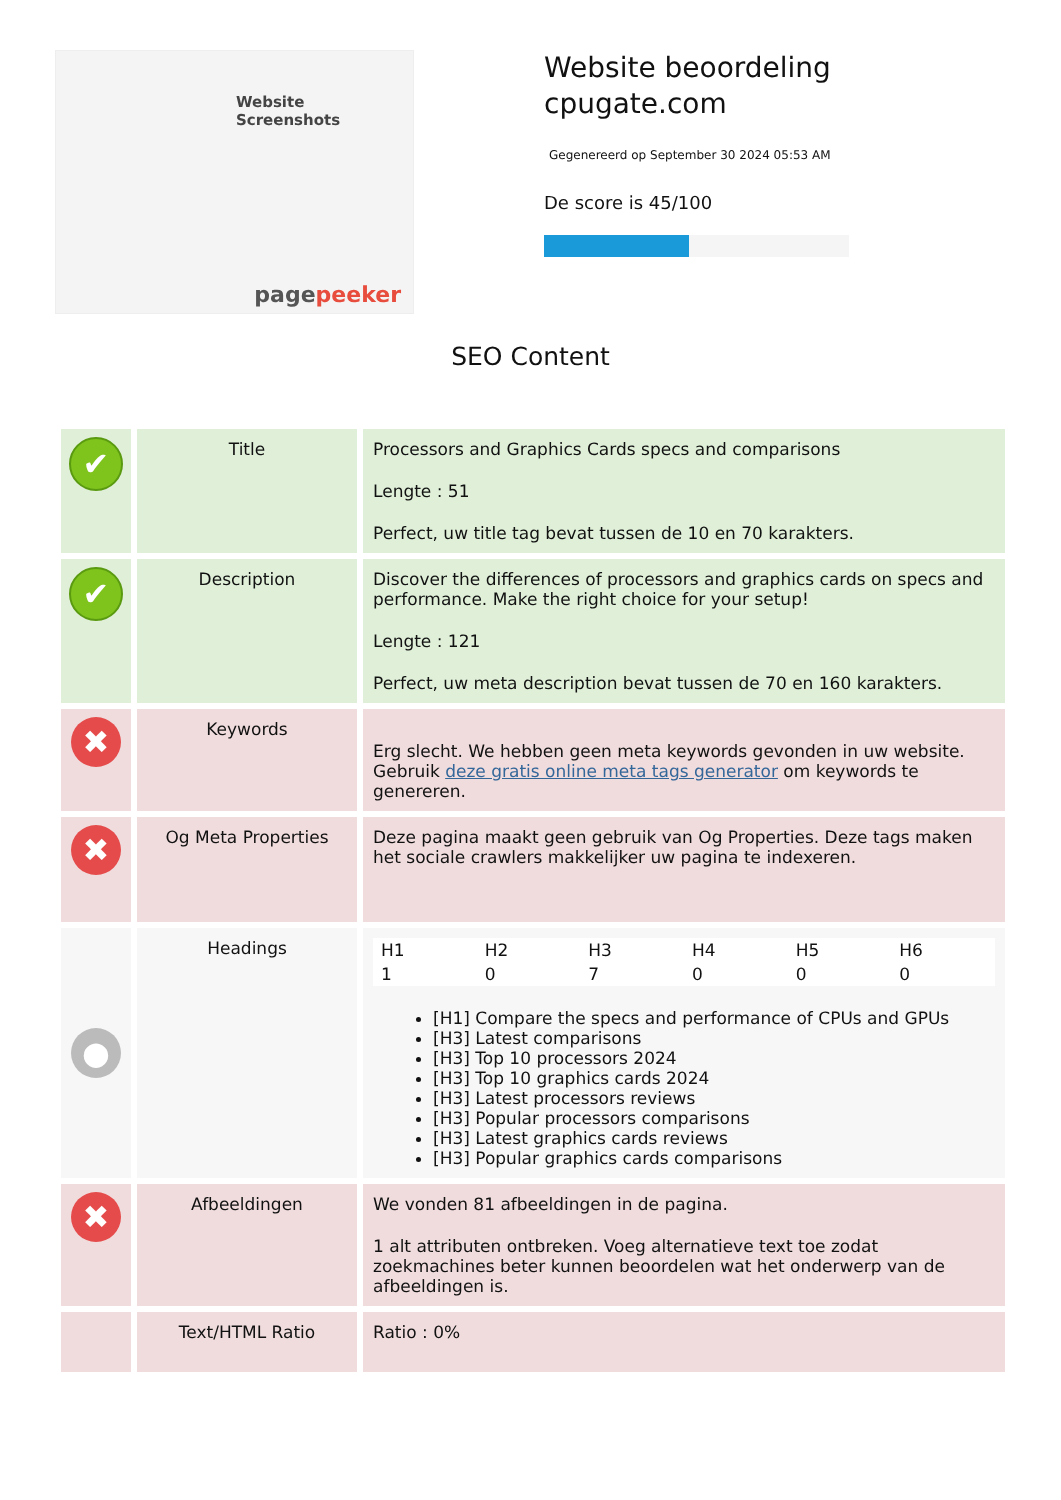Website Screenshots
pagepeeker
Website beoordeling
cpugate.com
Gegenereerd op September 30 2024 05:53 AM
De score is 45/100
SEO Content
| ✔ | Title | Processors and Graphics Cards specs and comparisons Lengte : 51 Perfect, uw title tag bevat tussen de 10 en 70 karakters. |
| ✔ | Description | Discover the differences of processors and graphics cards on specs and performance. Make the right choice for your setup! Lengte : 121 Perfect, uw meta description bevat tussen de 70 en 160 karakters. |
| ✖ | Keywords | Erg slecht. We hebben geen meta keywords gevonden in uw website. Gebruik deze gratis online meta tags generator om keywords te genereren. |
| ✖ | Og Meta Properties | Deze pagina maakt geen gebruik van Og Properties. Deze tags maken het sociale crawlers makkelijker uw pagina te indexeren. |
| ● | Headings | / H1 / H2 / H3 / H4 / H5 / H6 / / 1 / 0 / 7 / 0 / 0 / 0 / [H1] Compare the specs and performance of CPUs and GPUs [H3] Latest comparisons [H3] Top 10 processors 2024 [H3] Top 10 graphics cards 2024 [H3] Latest processors reviews [H3] Popular processors comparisons [H3] Latest graphics cards reviews [H3] Popular graphics cards comparisons |
| ✖ | Afbeeldingen | We vonden 81 afbeeldingen in de pagina. 1 alt attributen ontbreken. Voeg alternatieve text toe zodat zoekmachines beter kunnen beoordelen wat het onderwerp van de afbeeldingen is. |
| | Text/HTML Ratio | Ratio : 0% |